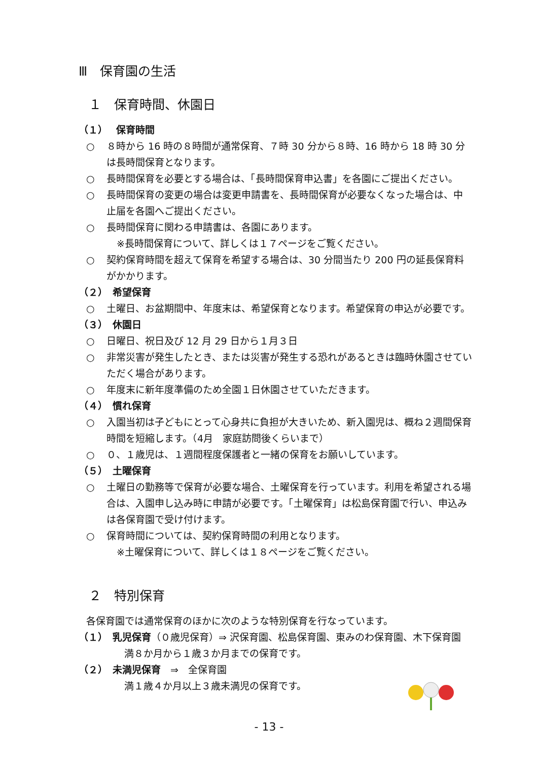Ⅲ　保育園の生活
１　保育時間、休園日
（１）　 保育時間
○ ８時から 16 時の８時間が通常保育、７時 30 分から８時、16 時から 18 時 30 分は長時間保育となります。
○ 長時間保育を必要とする場合は、「長時間保育申込書」を各園にご提出ください。
○ 長時間保育の変更の場合は変更申請書を、長時間保育が必要なくなった場合は、中止届を各園へご提出ください。
○ 長時間保育に関わる申請書は、各園にあります。
※長時間保育について、詳しくは１７ページをご覧ください。
○ 契約保育時間を超えて保育を希望する場合は、30 分間当たり 200 円の延長保育料がかかります。
（２）　希望保育
○ 土曜日、お盆期間中、年度末は、希望保育となります。希望保育の申込が必要です。
（３）　休園日
○ 日曜日、祝日及び 12 月 29 日から１月３日
○ 非常災害が発生したとき、または災害が発生する恐れがあるときは臨時休園させていただく場合があります。
○ 年度末に新年度準備のため全園１日休園させていただきます。
（４）　慣れ保育
○ 入園当初は子どもにとって心身共に負担が大きいため、新入園児は、概ね２週間保育時間を短縮します。（4月　家庭訪問後くらいまで）
○ ０、１歳児は、１週間程度保護者と一緒の保育をお願いしています。
（５）　土曜保育
○ 土曜日の勤務等で保育が必要な場合、土曜保育を行っています。利用を希望される場合は、入園申し込み時に申請が必要です。「土曜保育」は松島保育園で行い、申込みは各保育園で受け付けます。
○ 保育時間については、契約保育時間の利用となります。
※土曜保育について、詳しくは１８ページをご覧ください。
２　特別保育
各保育園では通常保育のほかに次のような特別保育を行なっています。
（１）　乳児保育（０歳児保育）⇒ 沢保育園、松島保育園、東みのわ保育園、木下保育園
満８か月から１歳３か月までの保育です。
（２）　未満児保育　⇒　全保育園
満１歳４か月以上３歳未満児の保育です。
- 13 -